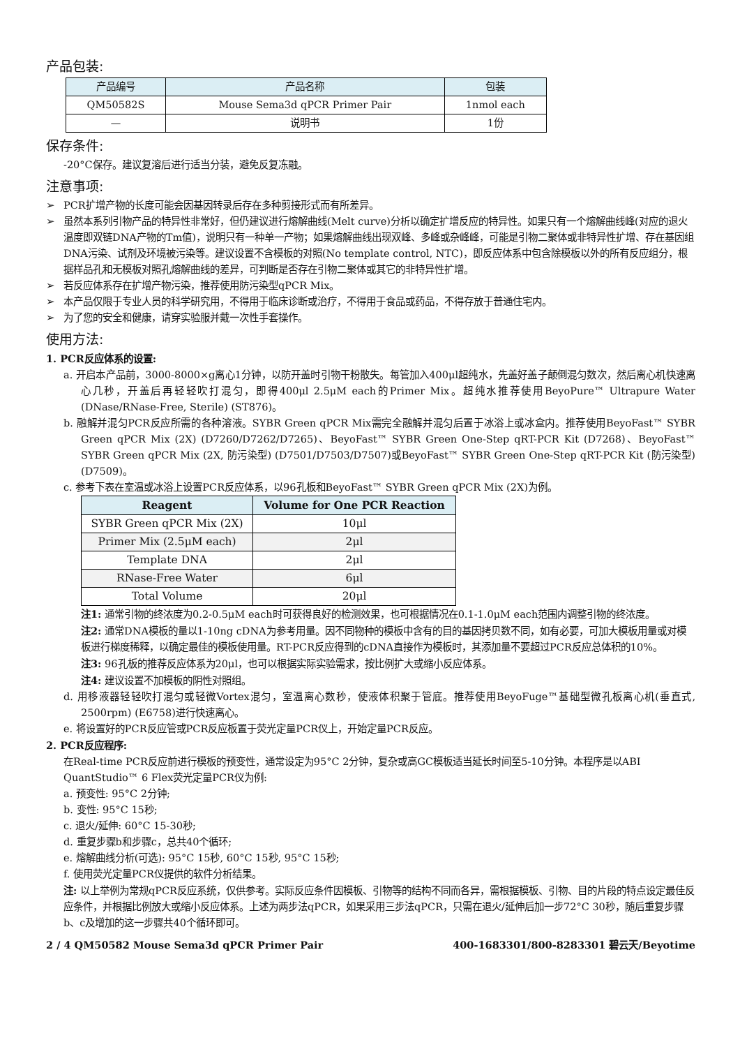产品包装:
| 产品编号 | 产品名称 | 包装 |
| --- | --- | --- |
| QM50582S | Mouse Sema3d qPCR Primer Pair | 1nmol each |
| — | 说明书 | 1份 |
保存条件:
-20°C保存。建议复溶后进行适当分装，避免反复冻融。
注意事项:
➢ PCR扩增产物的长度可能会因基因转录后存在多种剪接形式而有所差异。
➢ 虽然本系列引物产品的特异性非常好，但仍建议进行熔解曲线(Melt curve)分析以确定扩增反应的特异性。如果只有一个熔解曲线峰(对应的退火温度即双链DNA产物的Tm值)，说明只有一种单一产物；如果熔解曲线出现双峰、多峰或杂峰峰，可能是引物二聚体或非特异性扩增、存在基因组DNA污染、试剂及环境被污染等。建议设置不含模板的对照(No template control, NTC)，即反应体系中包含除模板以外的所有反应组分，根据样品孔和无模板对照孔熔解曲线的差异，可判断是否存在引物二聚体或其它的非特异性扩增。
➢ 若反应体系存在扩增产物污染，推荐使用防污染型qPCR Mix。
➢ 本产品仅限于专业人员的科学研究用，不得用于临床诊断或治疗，不得用于食品或药品，不得存放于普通住宅内。
➢ 为了您的安全和健康，请穿实验服并戴一次性手套操作。
使用方法:
1. PCR反应体系的设置:
a. 开启本产品前，3000-8000×g离心1分钟，以防开盖时引物干粉散失。每管加入400μl超纯水，先盖好盖子颠倒混匀数次，然后离心机快速离心几秒，开盖后再轻轻吹打混匀，即得400μl 2.5μM each的Primer Mix。超纯水推荐使用BeyoPure™ Ultrapure Water (DNase/RNase-Free, Sterile) (ST876)。
b. 融解并混匀PCR反应所需的各种溶液。SYBR Green qPCR Mix需完全融解并混匀后置于冰浴上或冰盒内。推荐使用BeyoFast™ SYBR Green qPCR Mix (2X) (D7260/D7262/D7265)、BeyoFast™ SYBR Green One-Step qRT-PCR Kit (D7268)、BeyoFast™ SYBR Green qPCR Mix (2X, 防污染型) (D7501/D7503/D7507)或BeyoFast™ SYBR Green One-Step qRT-PCR Kit (防污染型) (D7509)。
c. 参考下表在室温或冰浴上设置PCR反应体系，以96孔板和BeyoFast™ SYBR Green qPCR Mix (2X)为例。
| Reagent | Volume for One PCR Reaction |
| --- | --- |
| SYBR Green qPCR Mix (2X) | 10μl |
| Primer Mix (2.5μM each) | 2μl |
| Template DNA | 2μl |
| RNase-Free Water | 6μl |
| Total Volume | 20μl |
注1: 通常引物的终浓度为0.2-0.5μM each时可获得良好的检测效果，也可根据情况在0.1-1.0μM each范围内调整引物的终浓度。
注2: 通常DNA模板的量以1-10ng cDNA为参考用量。因不同物种的模板中含有的目的基因拷贝数不同，如有必要，可加大模板用量或对模板进行梯度稀释，以确定最佳的模板使用量。RT-PCR反应得到的cDNA直接作为模板时，其添加量不要超过PCR反应总体积的10%。
注3: 96孔板的推荐反应体系为20μl，也可以根据实际实验需求，按比例扩大或缩小反应体系。
注4: 建议设置不加模板的阴性对照组。
d. 用移液器轻轻吹打混匀或轻微Vortex混匀，室温离心数秒，使液体积聚于管底。推荐使用BeyoFuge™基础型微孔板离心机(垂直式, 2500rpm) (E6758)进行快速离心。
e. 将设置好的PCR反应管或PCR反应板置于荧光定量PCR仪上，开始定量PCR反应。
2. PCR反应程序:
在Real-time PCR反应前进行模板的预变性，通常设定为95°C 2分钟，复杂或高GC模板适当延长时间至5-10分钟。本程序是以ABI QuantStudio™ 6 Flex荧光定量PCR仪为例:
a. 预变性: 95°C 2分钟;
b. 变性: 95°C 15秒;
c. 退火/延伸: 60°C 15-30秒;
d. 重复步骤b和步骤c，总共40个循环;
e. 熔解曲线分析(可选): 95°C 15秒, 60°C 15秒, 95°C 15秒;
f. 使用荧光定量PCR仪提供的软件分析结果。
注: 以上举例为常规qPCR反应系统，仅供参考。实际反应条件因模板、引物等的结构不同而各异，需根据模板、引物、目的片段的特点设定最佳反应条件，并根据比例放大或缩小反应体系。上述为两步法qPCR，如果采用三步法qPCR，只需在退火/延伸后加一步72°C 30秒，随后重复步骤b、c及增加的这一步骤共40个循环即可。
2 / 4 QM50582 Mouse Sema3d qPCR Primer Pair 400-1683301/800-8283301 碧云天/Beyotime